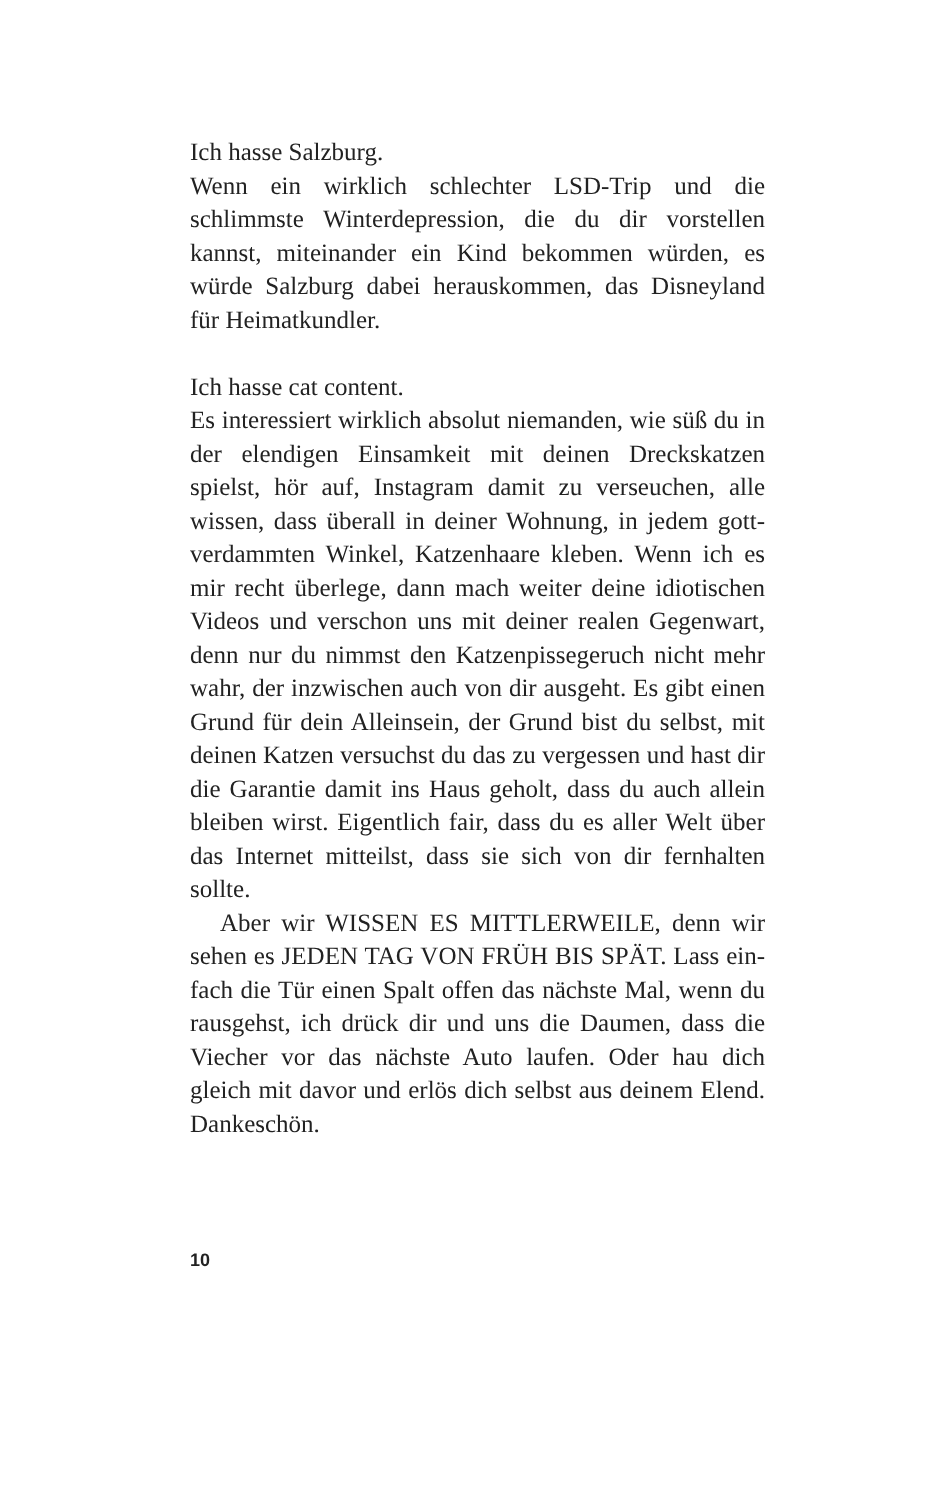Ich hasse Salzburg.
Wenn ein wirklich schlechter LSD-Trip und die schlimmste Winterdepression, die du dir vorstellen kannst, miteinander ein Kind bekommen würden, es würde Salzburg dabei herauskommen, das Disneyland für Heimatkundler.
Ich hasse cat content.
Es interessiert wirklich absolut niemanden, wie süß du in der elendigen Einsamkeit mit deinen Dreckskatzen spielst, hör auf, Instagram damit zu verseuchen, alle wissen, dass überall in deiner Wohnung, in jedem gott­verdammten Winkel, Katzenhaare kleben. Wenn ich es mir recht überlege, dann mach weiter deine idiotischen Videos und verschon uns mit deiner realen Gegenwart, denn nur du nimmst den Katzenpissegeruch nicht mehr wahr, der inzwischen auch von dir ausgeht. Es gibt einen Grund für dein Alleinsein, der Grund bist du selbst, mit deinen Katzen versuchst du das zu vergessen und hast dir die Garantie damit ins Haus geholt, dass du auch allein bleiben wirst. Eigentlich fair, dass du es aller Welt über das Internet mitteilst, dass sie sich von dir fernhalten sollte.
Aber wir WISSEN ES MITTLERWEILE, denn wir sehen es JEDEN TAG VON FRÜH BIS SPÄT. Lass ein­fach die Tür einen Spalt offen das nächste Mal, wenn du rausgehst, ich drück dir und uns die Daumen, dass die Viecher vor das nächste Auto laufen. Oder hau dich gleich mit davor und erlös dich selbst aus deinem Elend. Dankeschön.
10